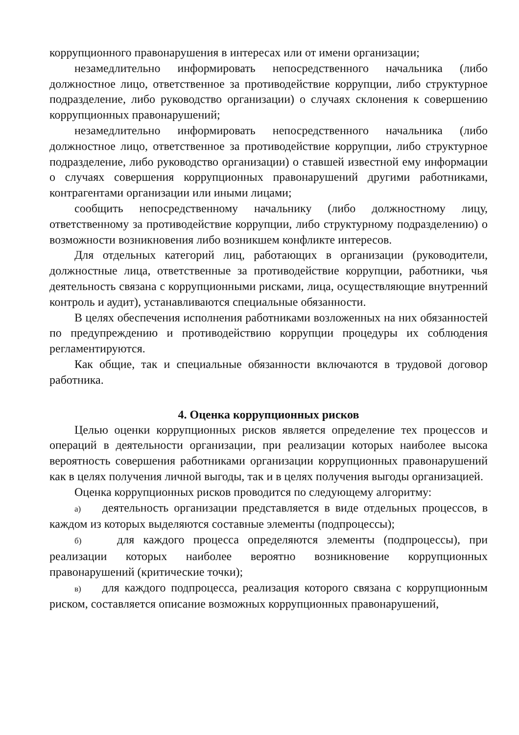коррупционного правонарушения в интересах или от имени организации;
незамедлительно информировать непосредственного начальника (либо должностное лицо, ответственное за противодействие коррупции, либо структурное подразделение, либо руководство организации) о случаях склонения к совершению коррупционных правонарушений;
незамедлительно информировать непосредственного начальника (либо должностное лицо, ответственное за противодействие коррупции, либо структурное подразделение, либо руководство организации) о ставшей известной ему информации о случаях совершения коррупционных правонарушений другими работниками, контрагентами организации или иными лицами;
сообщить непосредственному начальнику (либо должностному лицу, ответственному за противодействие коррупции, либо структурному подразделению) о возможности возникновения либо возникшем конфликте интересов.
Для отдельных категорий лиц, работающих в организации (руководители, должностные лица, ответственные за противодействие коррупции, работники, чья деятельность связана с коррупционными рисками, лица, осуществляющие внутренний контроль и аудит), устанавливаются специальные обязанности.
В целях обеспечения исполнения работниками возложенных на них обязанностей по предупреждению и противодействию коррупции процедуры их соблюдения регламентируются.
Как общие, так и специальные обязанности включаются в трудовой договор работника.
4. Оценка коррупционных рисков
Целью оценки коррупционных рисков является определение тех процессов и операций в деятельности организации, при реализации которых наиболее высока вероятность совершения работниками организации коррупционных правонарушений как в целях получения личной выгоды, так и в целях получения выгоды организацией.
Оценка коррупционных рисков проводится по следующему алгоритму:
а) деятельность организации представляется в виде отдельных процессов, в каждом из которых выделяются составные элементы (подпроцессы);
б) для каждого процесса определяются элементы (подпроцессы), при реализации которых наиболее вероятно возникновение коррупционных правонарушений (критические точки);
в) для каждого подпроцесса, реализация которого связана с коррупционным риском, составляется описание возможных коррупционных правонарушений,